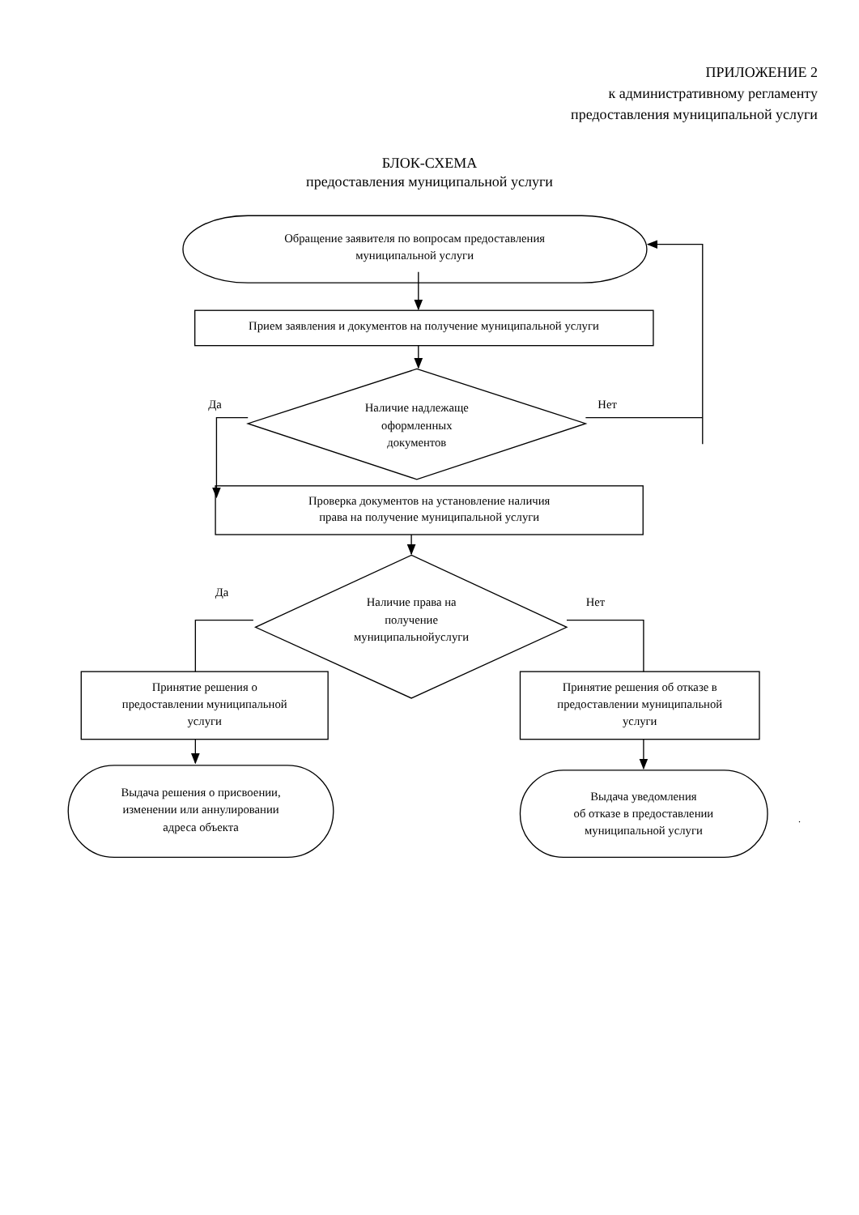ПРИЛОЖЕНИЕ 2
к административному регламенту
предоставления муниципальной услуги
БЛОК-СХЕМА
предоставления муниципальной услуги
Обращение заявителя по вопросам предоставления
муниципальной услуги
Прием заявления и документов на получение муниципальной услуги
Да
Наличие надлежаще
оформленных
документов
Нет
Проверка документов на установление наличия
права на получение муниципальной услуги
Да
Наличие права на
получение
муниципальнойуслуги
Нет
Принятие решения о
предоставлении муниципальной
услуги
Принятие решения об отказе в
предоставлении муниципальной
услуги
Выдача решения о присвоении,
изменении или аннулировании
адреса объекта
Выдача уведомления
об отказе в предоставлении
муниципальной услуги
.